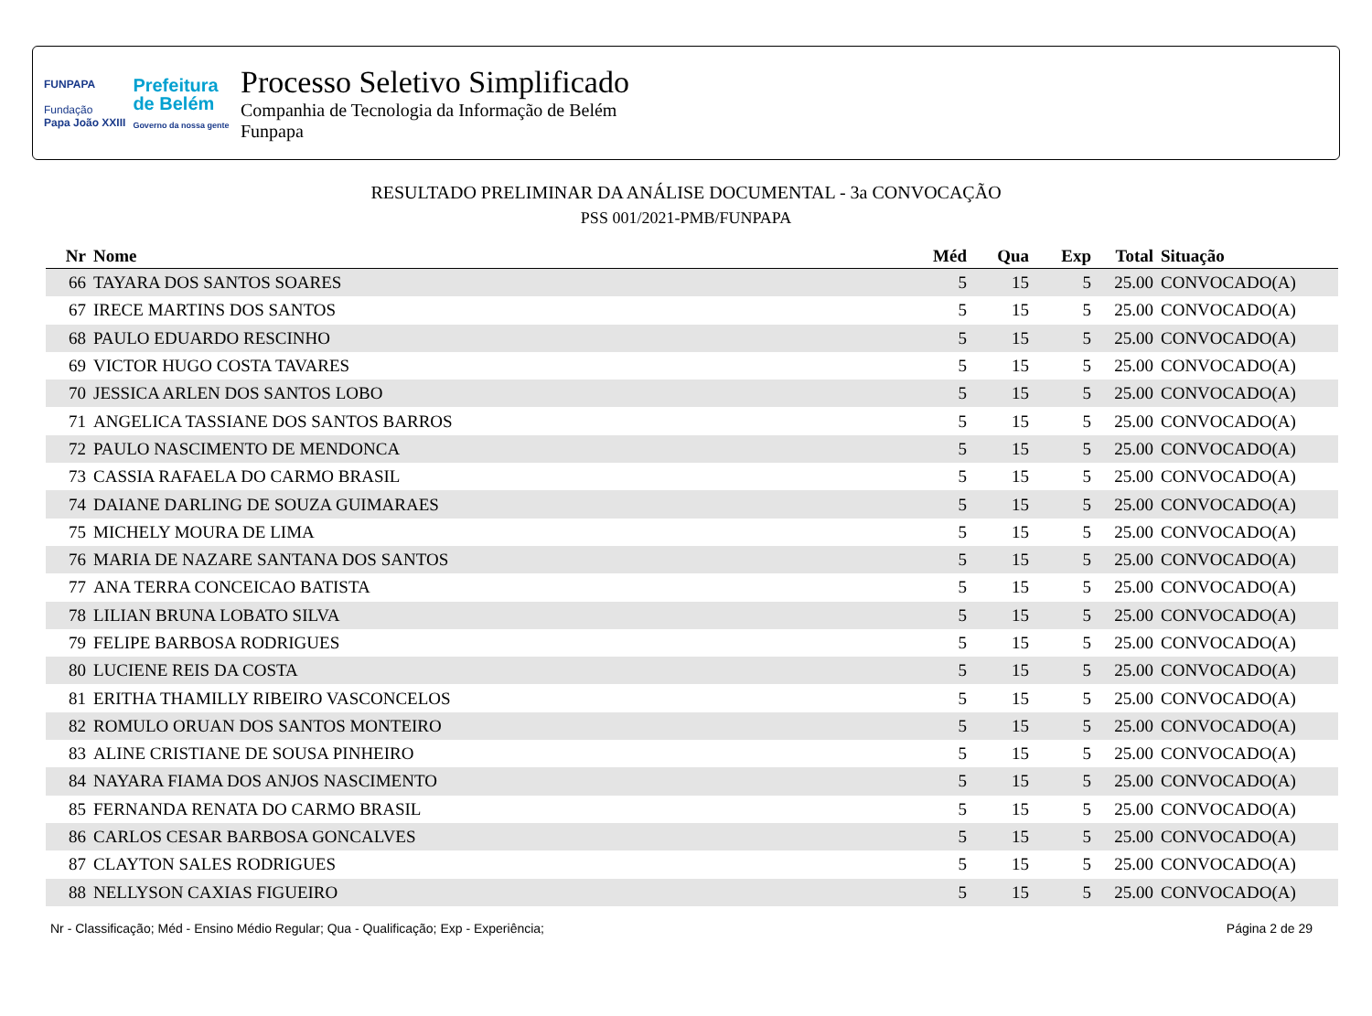FUNPAPA
Fundação
Papa João XXIII
Prefeitura
de Belém
Governo da nossa gente
Processo Seletivo Simplificado
Companhia de Tecnologia da Informação de Belém
Funpapa
RESULTADO PRELIMINAR DA ANÁLISE DOCUMENTAL - 3a CONVOCAÇÃO
PSS 001/2021-PMB/FUNPAPA
| Nr | Nome | Méd | Qua | Exp | Total | Situação |
| --- | --- | --- | --- | --- | --- | --- |
| 66 | TAYARA DOS SANTOS SOARES | 5 | 15 | 5 | 25.00 | CONVOCADO(A) |
| 67 | IRECE MARTINS DOS SANTOS | 5 | 15 | 5 | 25.00 | CONVOCADO(A) |
| 68 | PAULO EDUARDO RESCINHO | 5 | 15 | 5 | 25.00 | CONVOCADO(A) |
| 69 | VICTOR HUGO COSTA TAVARES | 5 | 15 | 5 | 25.00 | CONVOCADO(A) |
| 70 | JESSICA ARLEN DOS SANTOS LOBO | 5 | 15 | 5 | 25.00 | CONVOCADO(A) |
| 71 | ANGELICA TASSIANE DOS SANTOS BARROS | 5 | 15 | 5 | 25.00 | CONVOCADO(A) |
| 72 | PAULO NASCIMENTO DE MENDONCA | 5 | 15 | 5 | 25.00 | CONVOCADO(A) |
| 73 | CASSIA RAFAELA DO CARMO BRASIL | 5 | 15 | 5 | 25.00 | CONVOCADO(A) |
| 74 | DAIANE DARLING DE SOUZA GUIMARAES | 5 | 15 | 5 | 25.00 | CONVOCADO(A) |
| 75 | MICHELY MOURA DE LIMA | 5 | 15 | 5 | 25.00 | CONVOCADO(A) |
| 76 | MARIA DE NAZARE SANTANA DOS SANTOS | 5 | 15 | 5 | 25.00 | CONVOCADO(A) |
| 77 | ANA TERRA CONCEICAO BATISTA | 5 | 15 | 5 | 25.00 | CONVOCADO(A) |
| 78 | LILIAN BRUNA LOBATO SILVA | 5 | 15 | 5 | 25.00 | CONVOCADO(A) |
| 79 | FELIPE BARBOSA RODRIGUES | 5 | 15 | 5 | 25.00 | CONVOCADO(A) |
| 80 | LUCIENE REIS DA COSTA | 5 | 15 | 5 | 25.00 | CONVOCADO(A) |
| 81 | ERITHA THAMILLY RIBEIRO VASCONCELOS | 5 | 15 | 5 | 25.00 | CONVOCADO(A) |
| 82 | ROMULO ORUAN DOS SANTOS MONTEIRO | 5 | 15 | 5 | 25.00 | CONVOCADO(A) |
| 83 | ALINE CRISTIANE DE SOUSA PINHEIRO | 5 | 15 | 5 | 25.00 | CONVOCADO(A) |
| 84 | NAYARA FIAMA DOS ANJOS NASCIMENTO | 5 | 15 | 5 | 25.00 | CONVOCADO(A) |
| 85 | FERNANDA RENATA DO CARMO BRASIL | 5 | 15 | 5 | 25.00 | CONVOCADO(A) |
| 86 | CARLOS CESAR BARBOSA GONCALVES | 5 | 15 | 5 | 25.00 | CONVOCADO(A) |
| 87 | CLAYTON SALES RODRIGUES | 5 | 15 | 5 | 25.00 | CONVOCADO(A) |
| 88 | NELLYSON CAXIAS FIGUEIRO | 5 | 15 | 5 | 25.00 | CONVOCADO(A) |
Nr - Classificação; Méd - Ensino Médio Regular; Qua - Qualificação; Exp - Experiência; Página 2 de 29